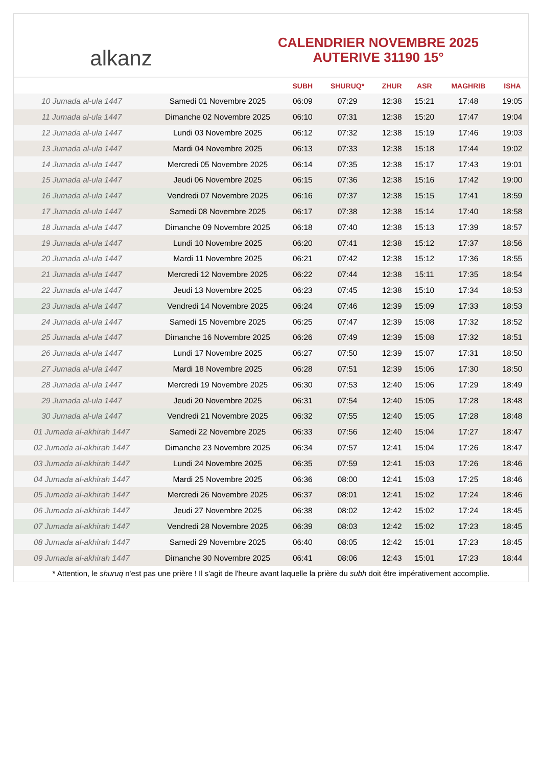alkanz
CALENDRIER NOVEMBRE 2025
AUTERIVE 31190 15°
| | | SUBH | SHURUQ* | ZHUR | ASR | MAGHRIB | ISHA |
| --- | --- | --- | --- | --- | --- | --- | --- |
| 10 Jumada al-ula 1447 | Samedi 01 Novembre 2025 | 06:09 | 07:29 | 12:38 | 15:21 | 17:48 | 19:05 |
| 11 Jumada al-ula 1447 | Dimanche 02 Novembre 2025 | 06:10 | 07:31 | 12:38 | 15:20 | 17:47 | 19:04 |
| 12 Jumada al-ula 1447 | Lundi 03 Novembre 2025 | 06:12 | 07:32 | 12:38 | 15:19 | 17:46 | 19:03 |
| 13 Jumada al-ula 1447 | Mardi 04 Novembre 2025 | 06:13 | 07:33 | 12:38 | 15:18 | 17:44 | 19:02 |
| 14 Jumada al-ula 1447 | Mercredi 05 Novembre 2025 | 06:14 | 07:35 | 12:38 | 15:17 | 17:43 | 19:01 |
| 15 Jumada al-ula 1447 | Jeudi 06 Novembre 2025 | 06:15 | 07:36 | 12:38 | 15:16 | 17:42 | 19:00 |
| 16 Jumada al-ula 1447 | Vendredi 07 Novembre 2025 | 06:16 | 07:37 | 12:38 | 15:15 | 17:41 | 18:59 |
| 17 Jumada al-ula 1447 | Samedi 08 Novembre 2025 | 06:17 | 07:38 | 12:38 | 15:14 | 17:40 | 18:58 |
| 18 Jumada al-ula 1447 | Dimanche 09 Novembre 2025 | 06:18 | 07:40 | 12:38 | 15:13 | 17:39 | 18:57 |
| 19 Jumada al-ula 1447 | Lundi 10 Novembre 2025 | 06:20 | 07:41 | 12:38 | 15:12 | 17:37 | 18:56 |
| 20 Jumada al-ula 1447 | Mardi 11 Novembre 2025 | 06:21 | 07:42 | 12:38 | 15:12 | 17:36 | 18:55 |
| 21 Jumada al-ula 1447 | Mercredi 12 Novembre 2025 | 06:22 | 07:44 | 12:38 | 15:11 | 17:35 | 18:54 |
| 22 Jumada al-ula 1447 | Jeudi 13 Novembre 2025 | 06:23 | 07:45 | 12:38 | 15:10 | 17:34 | 18:53 |
| 23 Jumada al-ula 1447 | Vendredi 14 Novembre 2025 | 06:24 | 07:46 | 12:39 | 15:09 | 17:33 | 18:53 |
| 24 Jumada al-ula 1447 | Samedi 15 Novembre 2025 | 06:25 | 07:47 | 12:39 | 15:08 | 17:32 | 18:52 |
| 25 Jumada al-ula 1447 | Dimanche 16 Novembre 2025 | 06:26 | 07:49 | 12:39 | 15:08 | 17:32 | 18:51 |
| 26 Jumada al-ula 1447 | Lundi 17 Novembre 2025 | 06:27 | 07:50 | 12:39 | 15:07 | 17:31 | 18:50 |
| 27 Jumada al-ula 1447 | Mardi 18 Novembre 2025 | 06:28 | 07:51 | 12:39 | 15:06 | 17:30 | 18:50 |
| 28 Jumada al-ula 1447 | Mercredi 19 Novembre 2025 | 06:30 | 07:53 | 12:40 | 15:06 | 17:29 | 18:49 |
| 29 Jumada al-ula 1447 | Jeudi 20 Novembre 2025 | 06:31 | 07:54 | 12:40 | 15:05 | 17:28 | 18:48 |
| 30 Jumada al-ula 1447 | Vendredi 21 Novembre 2025 | 06:32 | 07:55 | 12:40 | 15:05 | 17:28 | 18:48 |
| 01 Jumada al-akhirah 1447 | Samedi 22 Novembre 2025 | 06:33 | 07:56 | 12:40 | 15:04 | 17:27 | 18:47 |
| 02 Jumada al-akhirah 1447 | Dimanche 23 Novembre 2025 | 06:34 | 07:57 | 12:41 | 15:04 | 17:26 | 18:47 |
| 03 Jumada al-akhirah 1447 | Lundi 24 Novembre 2025 | 06:35 | 07:59 | 12:41 | 15:03 | 17:26 | 18:46 |
| 04 Jumada al-akhirah 1447 | Mardi 25 Novembre 2025 | 06:36 | 08:00 | 12:41 | 15:03 | 17:25 | 18:46 |
| 05 Jumada al-akhirah 1447 | Mercredi 26 Novembre 2025 | 06:37 | 08:01 | 12:41 | 15:02 | 17:24 | 18:46 |
| 06 Jumada al-akhirah 1447 | Jeudi 27 Novembre 2025 | 06:38 | 08:02 | 12:42 | 15:02 | 17:24 | 18:45 |
| 07 Jumada al-akhirah 1447 | Vendredi 28 Novembre 2025 | 06:39 | 08:03 | 12:42 | 15:02 | 17:23 | 18:45 |
| 08 Jumada al-akhirah 1447 | Samedi 29 Novembre 2025 | 06:40 | 08:05 | 12:42 | 15:01 | 17:23 | 18:45 |
| 09 Jumada al-akhirah 1447 | Dimanche 30 Novembre 2025 | 06:41 | 08:06 | 12:43 | 15:01 | 17:23 | 18:44 |
* Attention, le shuruq n'est pas une prière ! Il s'agit de l'heure avant laquelle la prière du subh doit être impérativement accomplie.